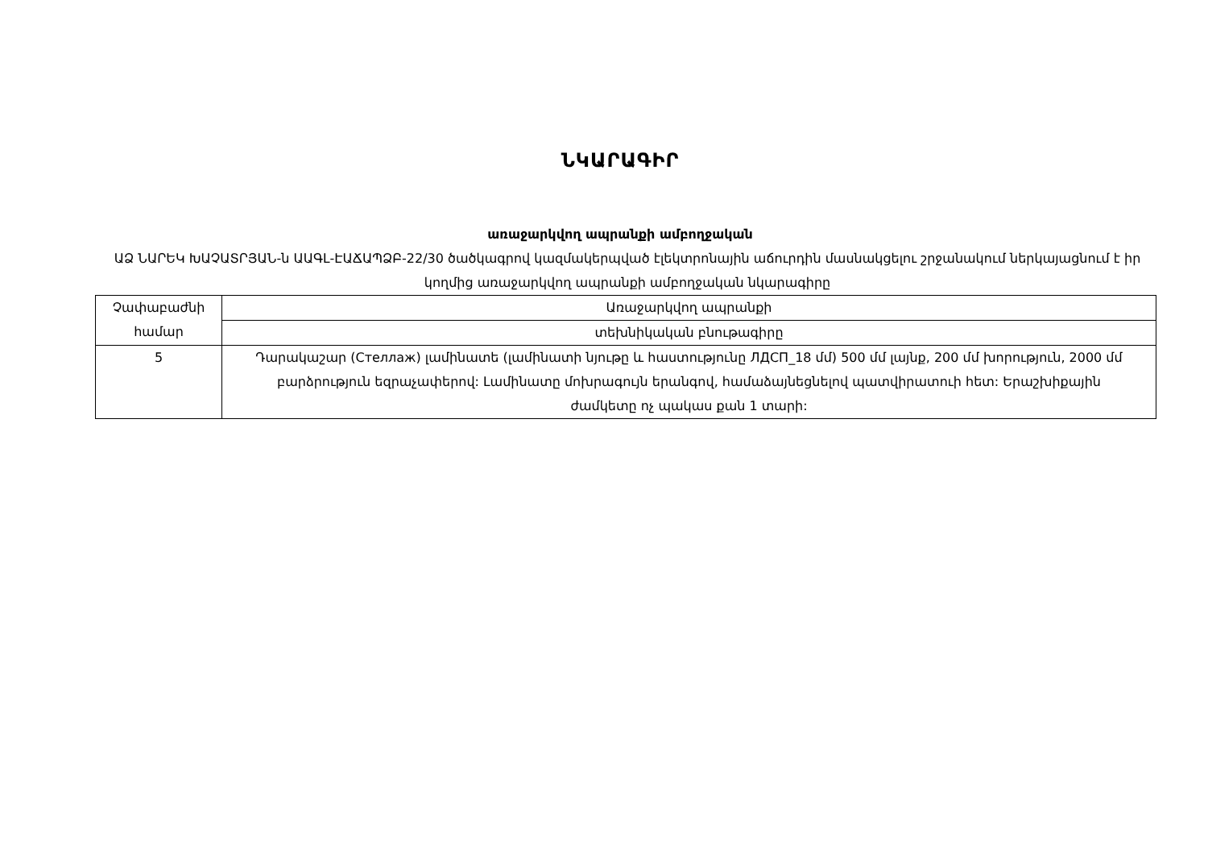ՆԿԱՐԱԳԻՐ
առաջարկվող ապրանքի ամբողջական
ԱՁ ՆԱՐԵԿ ԽԱՉԱՏՐՅԱՆ-ն ԱԱԳԼ-ԷԱՃԱՊՁԲ-22/30 ծածկագրով կազմակերպված էլեկտրոնային աճուրդին մասնակցելու շրջանակում ներկայացնում է իր կողմից առաջարկվող ապրանքի ամբողջական նկարագիրը
| Չափաբաժնի համար | Առաջարկվող ապրանքի |
| | տեխնիկական բնութագիրը |
| 5 | Դարակաշար (Стеллаж) լամինատե (լամինատի նյութը և հաստությունը ЛДСП_18 մմ) 500 մմ լայնք, 200 մմ խորություն, 2000 մմ բարձրություն եզրաչափերով: Լամինատը մոխրագույն երանգով, համաձայնեցնելով պատվիրատուի հետ: Երաշխիքային ժամկետը ոչ պակաս քան 1 տարի: |